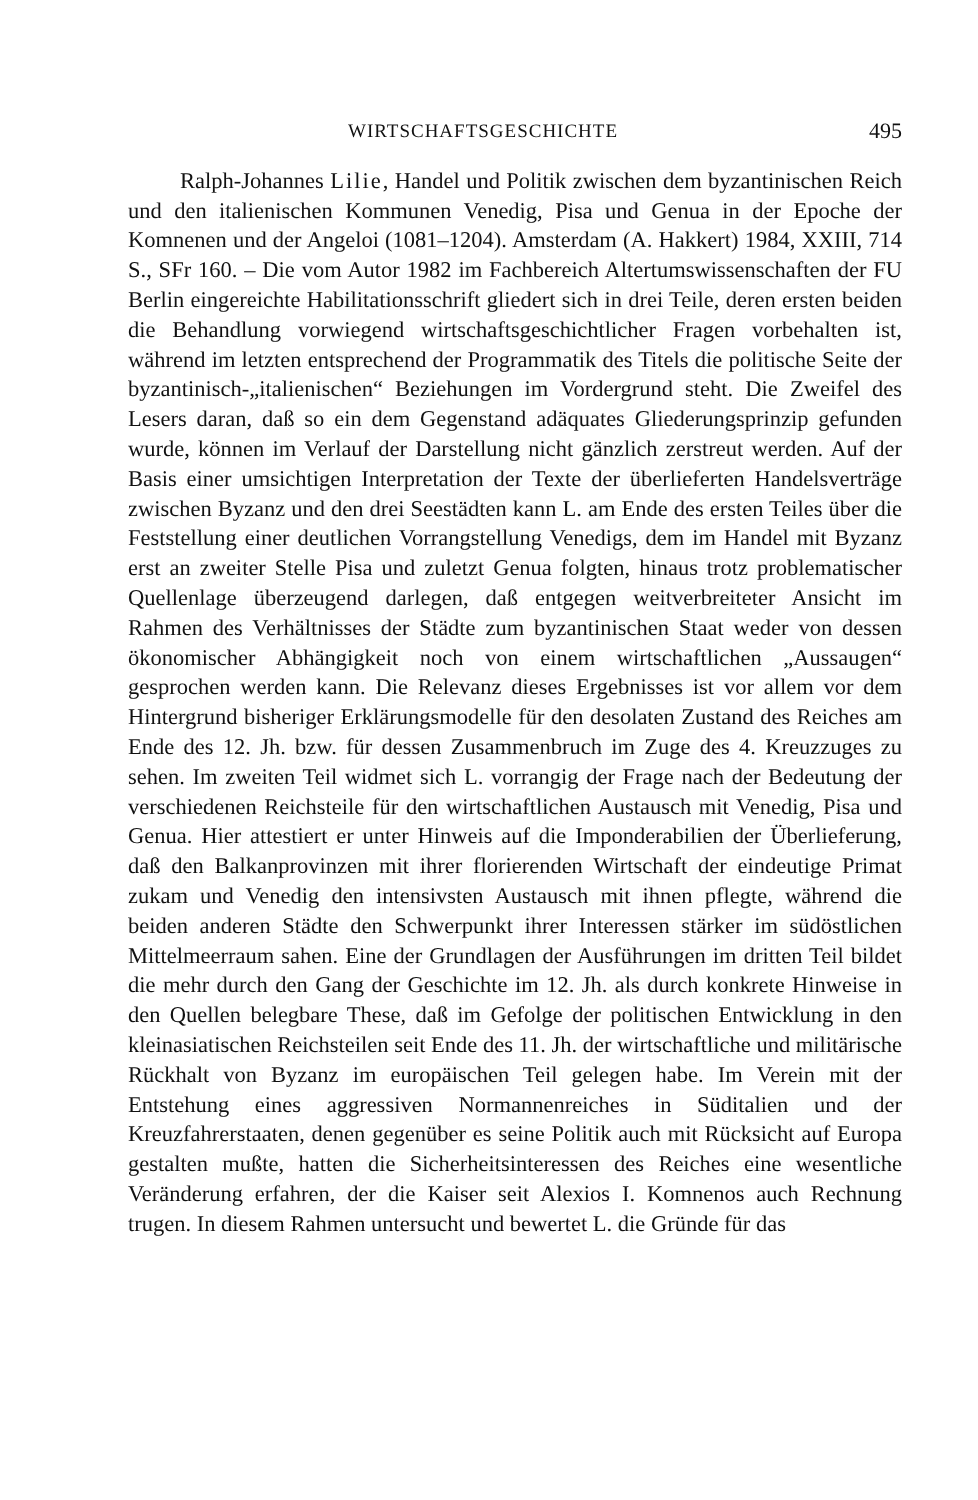WIRTSCHAFTSGESCHICHTE 495
Ralph-Johannes Lilie, Handel und Politik zwischen dem byzantinischen Reich und den italienischen Kommunen Venedig, Pisa und Genua in der Epoche der Komnenen und der Angeloi (1081–1204). Amsterdam (A. Hakkert) 1984, XXIII, 714 S., SFr 160. – Die vom Autor 1982 im Fachbereich Altertumswissenschaften der FU Berlin eingereichte Habilitationsschrift gliedert sich in drei Teile, deren ersten beiden die Behandlung vorwiegend wirtschaftsgeschichtlicher Fragen vorbehalten ist, während im letzten entsprechend der Programmatik des Titels die politische Seite der byzantinisch-„italienischen“ Beziehungen im Vordergrund steht. Die Zweifel des Lesers daran, daß so ein dem Gegenstand adäquates Gliederungsprinzip gefunden wurde, können im Verlauf der Darstellung nicht gänzlich zerstreut werden. Auf der Basis einer umsichtigen Interpretation der Texte der überlieferten Handelsverträge zwischen Byzanz und den drei Seestädten kann L. am Ende des ersten Teiles über die Feststellung einer deutlichen Vorrangstellung Venedigs, dem im Handel mit Byzanz erst an zweiter Stelle Pisa und zuletzt Genua folgten, hinaus trotz problematischer Quellenlage überzeugend darlegen, daß entgegen weitverbreiteter Ansicht im Rahmen des Verhältnisses der Städte zum byzantinischen Staat weder von dessen ökonomischer Abhängigkeit noch von einem wirtschaftlichen „Aussaugen“ gesprochen werden kann. Die Relevanz dieses Ergebnisses ist vor allem vor dem Hintergrund bisheriger Erklärungsmodelle für den desolaten Zustand des Reiches am Ende des 12. Jh. bzw. für dessen Zusammenbruch im Zuge des 4. Kreuzzuges zu sehen. Im zweiten Teil widmet sich L. vorrangig der Frage nach der Bedeutung der verschiedenen Reichsteile für den wirtschaftlichen Austausch mit Venedig, Pisa und Genua. Hier attestiert er unter Hinweis auf die Imponderabilien der Überlieferung, daß den Balkanprovinzen mit ihrer florierenden Wirtschaft der eindeutige Primat zukam und Venedig den intensivsten Austausch mit ihnen pflegte, während die beiden anderen Städte den Schwerpunkt ihrer Interessen stärker im südöstlichen Mittelmeerraum sahen. Eine der Grundlagen der Ausführungen im dritten Teil bildet die mehr durch den Gang der Geschichte im 12. Jh. als durch konkrete Hinweise in den Quellen belegbare These, daß im Gefolge der politischen Entwicklung in den kleinasiatischen Reichsteilen seit Ende des 11. Jh. der wirtschaftliche und militärische Rückhalt von Byzanz im europäischen Teil gelegen habe. Im Verein mit der Entstehung eines aggressiven Normannenreiches in Süditalien und der Kreuzfahrerstaaten, denen gegenüber es seine Politik auch mit Rücksicht auf Europa gestalten mußte, hatten die Sicherheitsinteressen des Reiches eine wesentliche Veränderung erfahren, der die Kaiser seit Alexios I. Komnenos auch Rechnung trugen. In diesem Rahmen untersucht und bewertet L. die Gründe für das